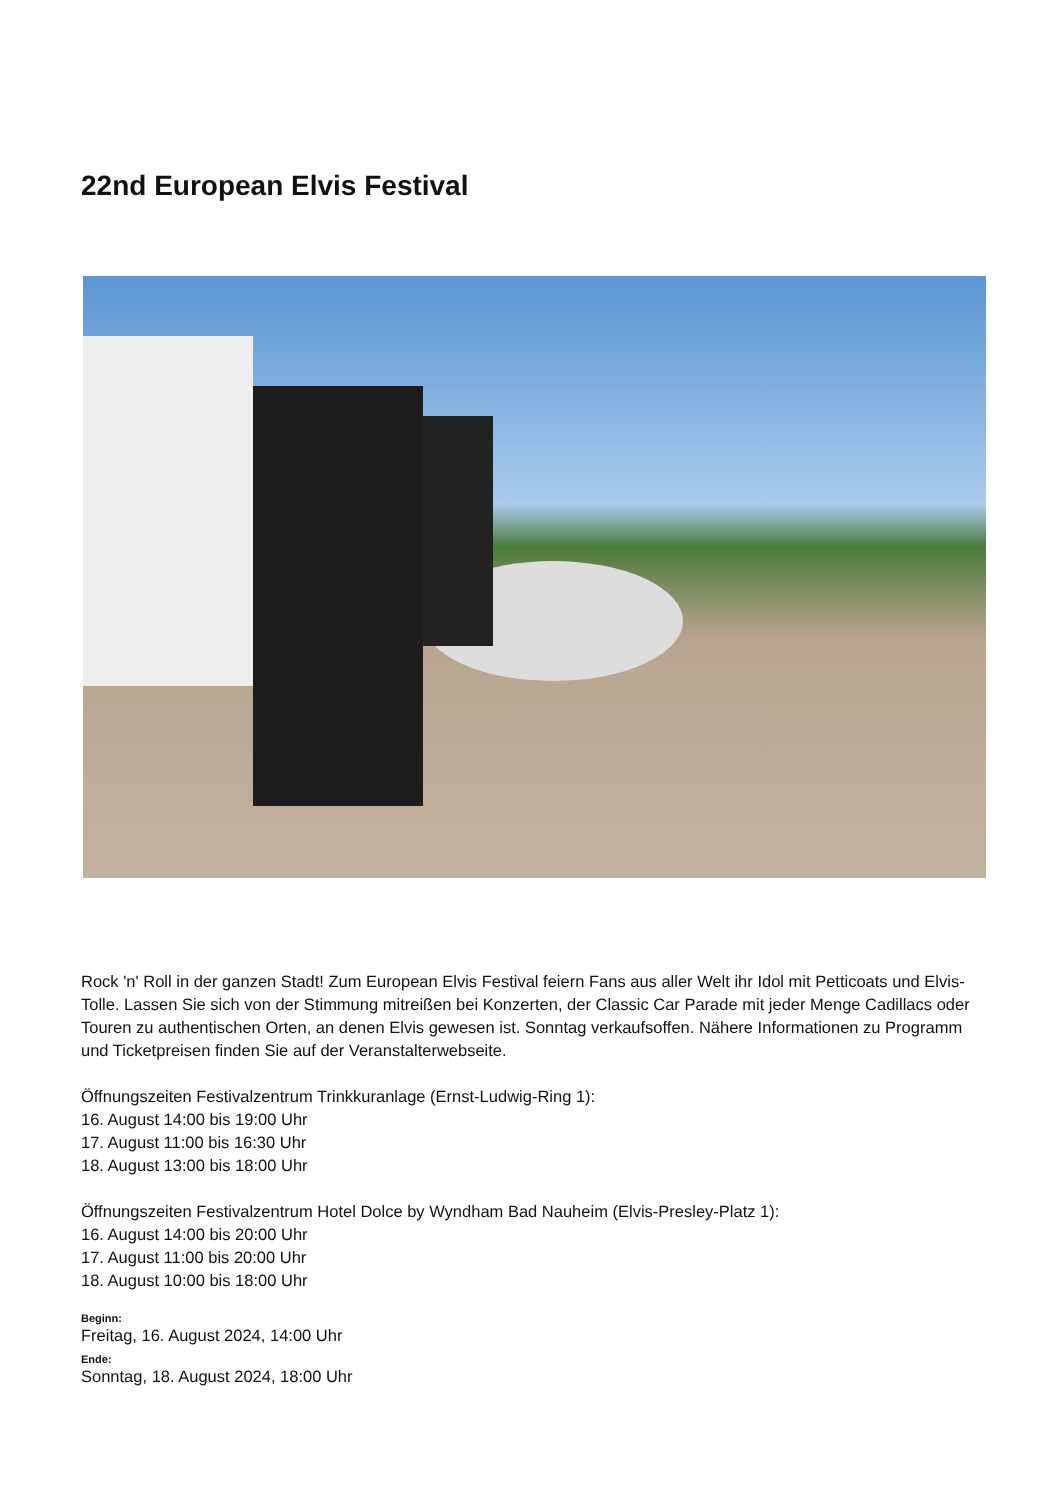22nd European Elvis Festival
Rock 'n' Roll in der ganzen Stadt! Zum European Elvis Festival feiern Fans aus aller Welt ihr Idol mit Petticoats und Elvis-Tolle. Lassen Sie sich von der Stimmung mitreißen bei Konzerten, der Classic Car Parade mit jeder Menge Cadillacs oder Touren zu authentischen Orten, an denen Elvis gewesen ist. Sonntag verkaufsoffen. Nähere Informationen zu Programm und Ticketpreisen finden Sie auf der Veranstalterwebseite.
Öffnungszeiten Festivalzentrum Trinkkuranlage (Ernst-Ludwig-Ring 1):
16. August 14:00 bis 19:00 Uhr
17. August 11:00 bis 16:30 Uhr
18. August 13:00 bis 18:00 Uhr
Öffnungszeiten Festivalzentrum Hotel Dolce by Wyndham Bad Nauheim (Elvis-Presley-Platz 1):
16. August 14:00 bis 20:00 Uhr
17. August 11:00 bis 20:00 Uhr
18. August 10:00 bis 18:00 Uhr
Beginn:
Freitag, 16. August 2024, 14:00 Uhr
Ende:
Sonntag, 18. August 2024, 18:00 Uhr